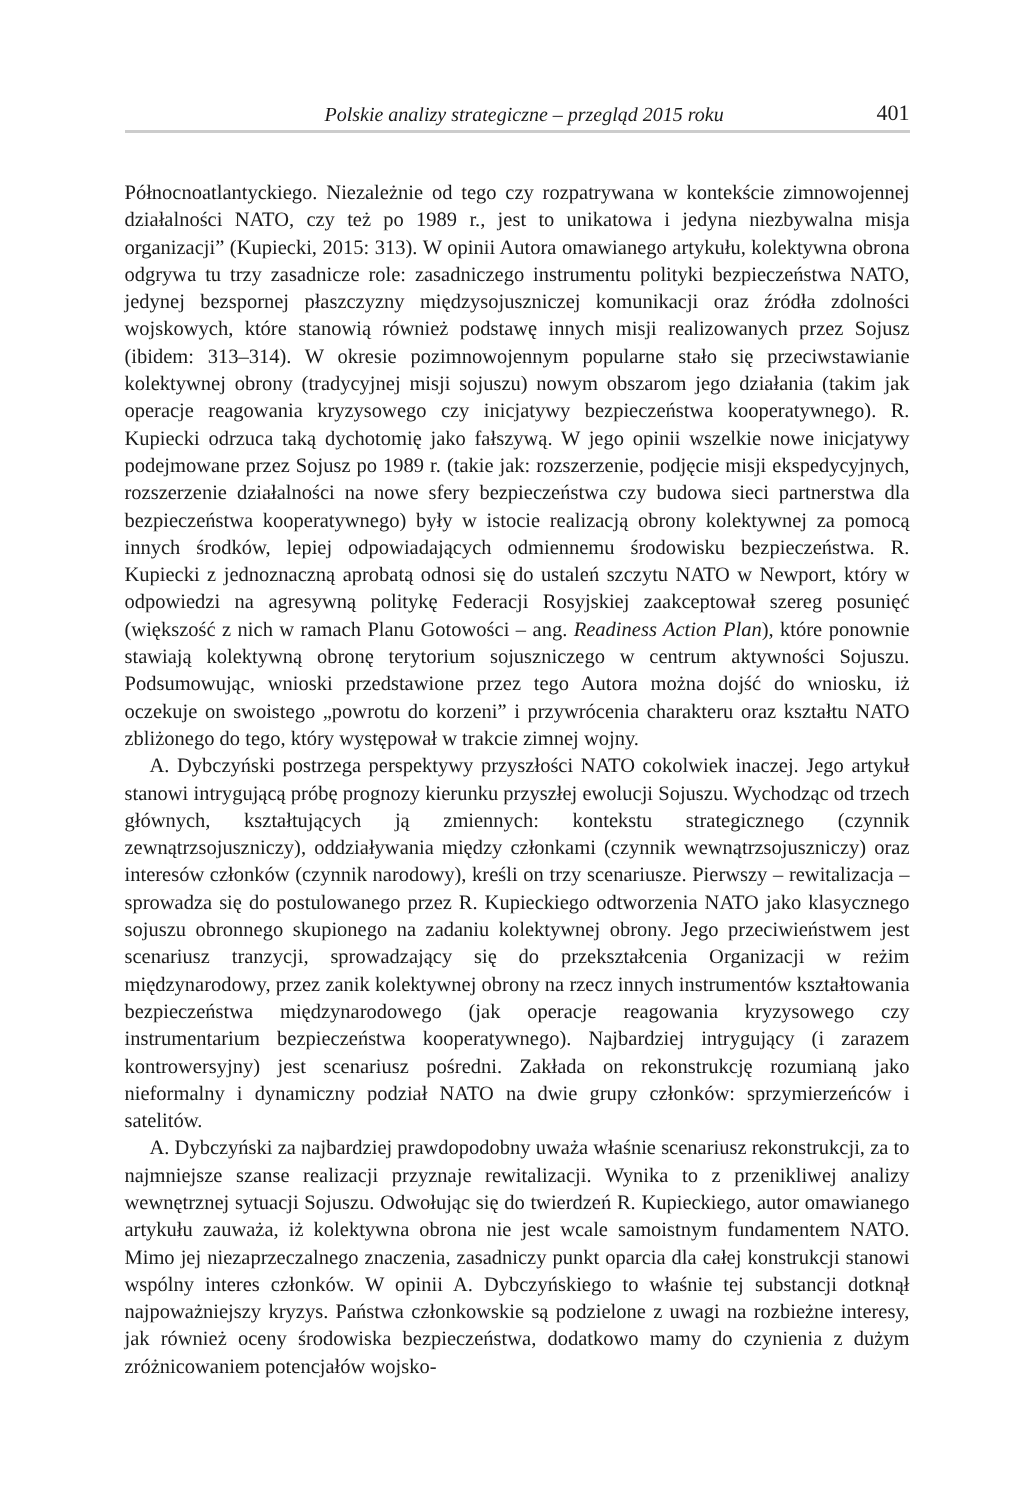Polskie analizy strategiczne – przegląd 2015 roku 401
Północnoatlantyckiego. Niezależnie od tego czy rozpatrywana w kontekście zimnowojennej działalności NATO, czy też po 1989 r., jest to unikatowa i jedyna niezbywalna misja organizacji” (Kupiecki, 2015: 313). W opinii Autora omawianego artykułu, kolektywna obrona odgrywa tu trzy zasadnicze role: zasadniczego instrumentu polityki bezpieczeństwa NATO, jedynej bezspornej płaszczyzny międzysojuszniczej komunikacji oraz źródła zdolności wojskowych, które stanowią również podstawę innych misji realizowanych przez Sojusz (ibidem: 313–314). W okresie pozimnowojennym popularne stało się przeciwstawianie kolektywnej obrony (tradycyjnej misji sojuszu) nowym obszarom jego działania (takim jak operacje reagowania kryzysowego czy inicjatywy bezpieczeństwa kooperatywnego). R. Kupiecki odrzuca taką dychotomię jako fałszywą. W jego opinii wszelkie nowe inicjatywy podejmowane przez Sojusz po 1989 r. (takie jak: rozszerzenie, podjęcie misji ekspedycyjnych, rozszerzenie działalności na nowe sfery bezpieczeństwa czy budowa sieci partnerstwa dla bezpieczeństwa kooperatywnego) były w istocie realizacją obrony kolektywnej za pomocą innych środków, lepiej odpowiadających odmiennemu środowisku bezpieczeństwa. R. Kupiecki z jednoznaczną aprobatą odnosi się do ustaleń szczytu NATO w Newport, który w odpowiedzi na agresywną politykę Federacji Rosyjskiej zaakceptował szereg posunięć (większość z nich w ramach Planu Gotowości – ang. Readiness Action Plan), które ponownie stawiają kolektywną obronę terytorium sojuszniczego w centrum aktywności Sojuszu. Podsumowując, wnioski przedstawione przez tego Autora można dojść do wniosku, iż oczekuje on swoistego „powrotu do korzeni” i przywrócenia charakteru oraz kształtu NATO zbliżonego do tego, który występował w trakcie zimnej wojny.
A. Dybczyński postrzega perspektywy przyszłości NATO cokolwiek inaczej. Jego artykuł stanowi intrygującą próbę prognozy kierunku przyszłej ewolucji Sojuszu. Wychodząc od trzech głównych, kształtujących ją zmiennych: kontekstu strategicznego (czynnik zewnątrzsojuszniczy), oddziaływania między członkami (czynnik wewnątrzsojuszniczy) oraz interesów członków (czynnik narodowy), kreśli on trzy scenariusze. Pierwszy – rewitalizacja – sprowadza się do postulowanego przez R. Kupieckiego odtworzenia NATO jako klasycznego sojuszu obronnego skupionego na zadaniu kolektywnej obrony. Jego przeciwieństwem jest scenariusz tranzycji, sprowadzający się do przekształcenia Organizacji w reżim międzynarodowy, przez zanik kolektywnej obrony na rzecz innych instrumentów kształtowania bezpieczeństwa międzynarodowego (jak operacje reagowania kryzysowego czy instrumentarium bezpieczeństwa kooperatywnego). Najbardziej intrygujący (i zarazem kontrowersyjny) jest scenariusz pośredni. Zakłada on rekonstrukcję rozumianą jako nieformalny i dynamiczny podział NATO na dwie grupy członków: sprzymierzeńców i satelitów.
A. Dybczyński za najbardziej prawdopodobny uważa właśnie scenariusz rekonstrukcji, za to najmniejsze szanse realizacji przyznaje rewitalizacji. Wynika to z przenikliwej analizy wewnętrznej sytuacji Sojuszu. Odwołując się do twierdzeń R. Kupieckiego, autor omawianego artykułu zauważa, iż kolektywna obrona nie jest wcale samoistnym fundamentem NATO. Mimo jej niezaprzeczalnego znaczenia, zasadniczy punkt oparcia dla całej konstrukcji stanowi wspólny interes członków. W opinii A. Dybczyńskiego to właśnie tej substancji dotknął najpoważniejszy kryzys. Państwa członkowskie są podzielone z uwagi na rozbieżne interesy, jak również oceny środowiska bezpieczeństwa, dodatkowo mamy do czynienia z dużym zróżnicowaniem potencjałów wojsko-